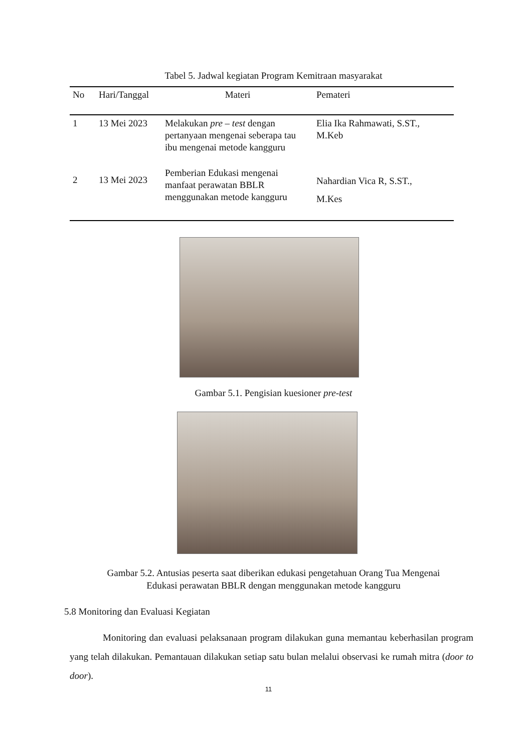Tabel 5. Jadwal kegiatan Program Kemitraan masyarakat
| No | Hari/Tanggal | Materi | Pemateri |
| --- | --- | --- | --- |
| 1 | 13 Mei 2023 | Melakukan pre – test dengan pertanyaan mengenai seberapa tau ibu mengenai metode kangguru | Elia Ika Rahmawati, S.ST., M.Keb |
| 2 | 13 Mei 2023 | Pemberian Edukasi mengenai manfaat perawatan BBLR menggunakan metode kangguru | Nahardian Vica R, S.ST., M.Kes |
Gambar 5.1. Pengisian kuesioner pre-test
Gambar 5.2. Antusias peserta saat diberikan edukasi pengetahuan Orang Tua Mengenai
Edukasi perawatan BBLR dengan menggunakan metode kangguru
5.8 Monitoring dan Evaluasi Kegiatan
Monitoring dan evaluasi pelaksanaan program dilakukan guna memantau keberhasilan program yang telah dilakukan. Pemantauan dilakukan setiap satu bulan melalui observasi ke rumah mitra (door to door).
11